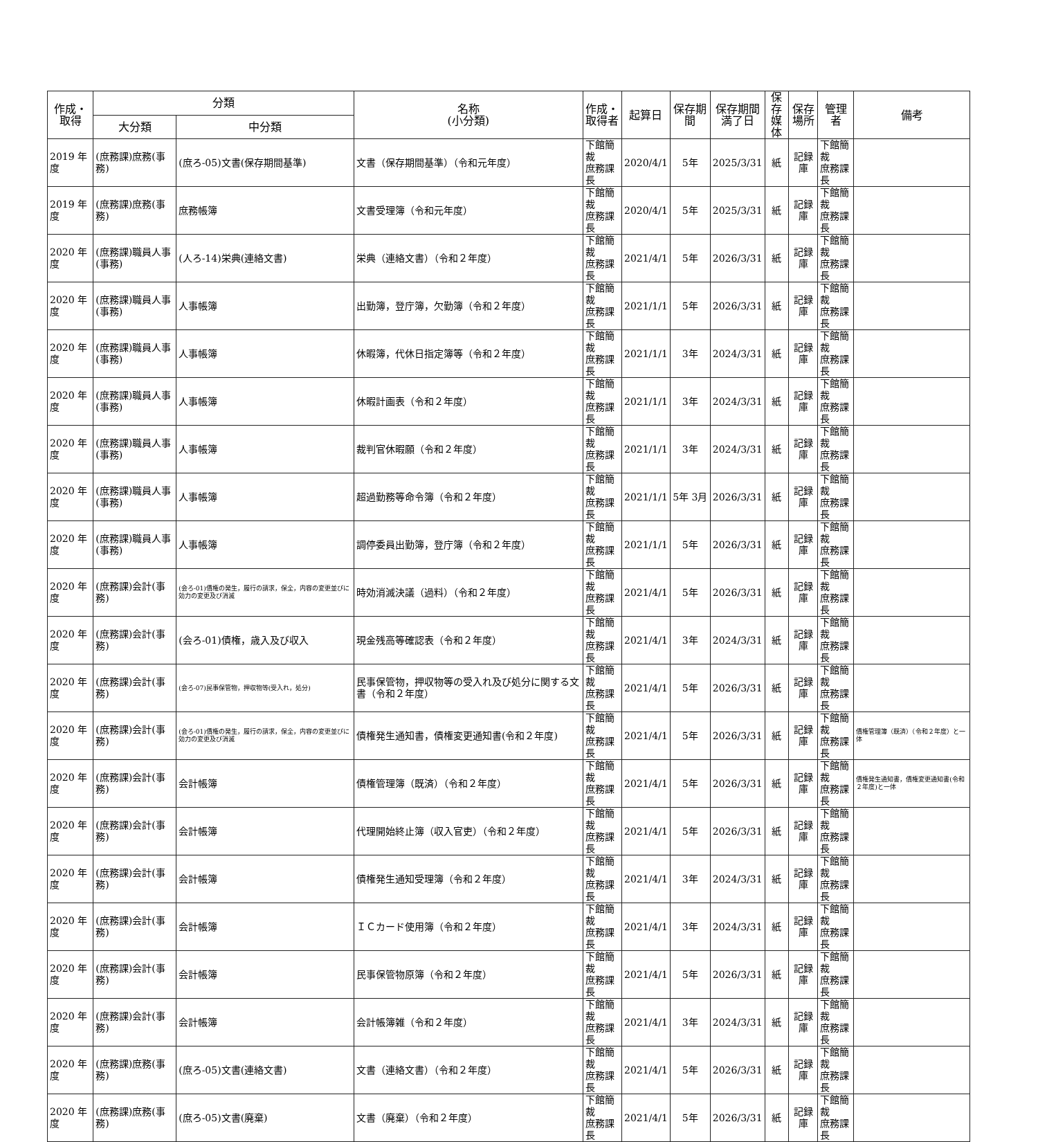| 作成・ 取得 | 分類 | | 名称 (小分類) | 作成・ 取得者 | 起算日 | 保存期間 | 保存期間 満了日 | 保存 媒体 | 保存 場所 | 管理者 | 備考 |
| --- | --- | --- | --- | --- | --- | --- | --- | --- | --- | --- | --- |
| | 大分類 | 中分類 | | | | | | | | | |
| 2019 年度 | (庶務課)庶務(事務) | (庶ろ-05)文書(保存期間基準) | 文書（保存期間基準）（令和元年度） | 下館簡裁 庶務課長 | 2020/4/1 | 5年 | 2025/3/31 | 紙 | 記録庫 | 下館簡裁 庶務課長 | |
| 2019 年度 | (庶務課)庶務(事務) | 庶務帳簿 | 文書受理簿（令和元年度） | 下館簡裁 庶務課長 | 2020/4/1 | 5年 | 2025/3/31 | 紙 | 記録庫 | 下館簡裁 庶務課長 | |
| 2020 年度 | (庶務課)職員人事(事務) | (人ろ-14)栄典(連絡文書) | 栄典（連絡文書）（令和２年度） | 下館簡裁 庶務課長 | 2021/4/1 | 5年 | 2026/3/31 | 紙 | 記録庫 | 下館簡裁 庶務課長 | |
| 2020 年度 | (庶務課)職員人事(事務) | 人事帳簿 | 出勤簿，登庁簿，欠勤簿（令和２年度） | 下館簡裁 庶務課長 | 2021/1/1 | 5年 | 2026/3/31 | 紙 | 記録庫 | 下館簡裁 庶務課長 | |
| 2020 年度 | (庶務課)職員人事(事務) | 人事帳簿 | 休暇簿，代休日指定簿等（令和２年度） | 下館簡裁 庶務課長 | 2021/1/1 | 3年 | 2024/3/31 | 紙 | 記録庫 | 下館簡裁 庶務課長 | |
| 2020 年度 | (庶務課)職員人事(事務) | 人事帳簿 | 休暇計画表（令和２年度） | 下館簡裁 庶務課長 | 2021/1/1 | 3年 | 2024/3/31 | 紙 | 記録庫 | 下館簡裁 庶務課長 | |
| 2020 年度 | (庶務課)職員人事(事務) | 人事帳簿 | 裁判官休暇願（令和２年度） | 下館簡裁 庶務課長 | 2021/1/1 | 3年 | 2024/3/31 | 紙 | 記録庫 | 下館簡裁 庶務課長 | |
| 2020 年度 | (庶務課)職員人事(事務) | 人事帳簿 | 超過勤務等命令簿（令和２年度） | 下館簡裁 庶務課長 | 2021/1/1 | 5年 3月 | 2026/3/31 | 紙 | 記録庫 | 下館簡裁 庶務課長 | |
| 2020 年度 | (庶務課)職員人事(事務) | 人事帳簿 | 調停委員出勤簿，登庁簿（令和２年度） | 下館簡裁 庶務課長 | 2021/1/1 | 5年 | 2026/3/31 | 紙 | 記録庫 | 下館簡裁 庶務課長 | |
| 2020 年度 | (庶務課)会計(事務) | (会ろ-01)債権の発生，履行の請求，保全，内容の変更並びに効力の変更及び消滅 | 時効消滅決議（過料）（令和２年度） | 下館簡裁 庶務課長 | 2021/4/1 | 5年 | 2026/3/31 | 紙 | 記録庫 | 下館簡裁 庶務課長 | |
| 2020 年度 | (庶務課)会計(事務) | (会ろ-01)債権，歳入及び収入 | 現金残高等確認表（令和２年度） | 下館簡裁 庶務課長 | 2021/4/1 | 3年 | 2024/3/31 | 紙 | 記録庫 | 下館簡裁 庶務課長 | |
| 2020 年度 | (庶務課)会計(事務) | (会ろ-07)民事保管物，押収物等(受入れ，処分) | 民事保管物，押収物等の受入れ及び処分に関する文書（令和２年度） | 下館簡裁 庶務課長 | 2021/4/1 | 5年 | 2026/3/31 | 紙 | 記録庫 | 下館簡裁 庶務課長 | |
| 2020 年度 | (庶務課)会計(事務) | (会ろ-01)債権の発生，履行の請求，保全，内容の変更並びに効力の変更及び消滅 | 債権発生通知書，債権変更通知書(令和２年度) | 下館簡裁 庶務課長 | 2021/4/1 | 5年 | 2026/3/31 | 紙 | 記録庫 | 下館簡裁 庶務課長 | 債権管理簿（既済）（令和２年度）と一体 |
| 2020 年度 | (庶務課)会計(事務) | 会計帳簿 | 債権管理簿（既済）（令和２年度） | 下館簡裁 庶務課長 | 2021/4/1 | 5年 | 2026/3/31 | 紙 | 記録庫 | 下館簡裁 庶務課長 | 債権発生通知書，債権変更通知書(令和２年度)と一体 |
| 2020 年度 | (庶務課)会計(事務) | 会計帳簿 | 代理開始終止簿（収入官吏）（令和２年度） | 下館簡裁 庶務課長 | 2021/4/1 | 5年 | 2026/3/31 | 紙 | 記録庫 | 下館簡裁 庶務課長 | |
| 2020 年度 | (庶務課)会計(事務) | 会計帳簿 | 債権発生通知受理簿（令和２年度） | 下館簡裁 庶務課長 | 2021/4/1 | 3年 | 2024/3/31 | 紙 | 記録庫 | 下館簡裁 庶務課長 | |
| 2020 年度 | (庶務課)会計(事務) | 会計帳簿 | ＩＣカード使用簿（令和２年度） | 下館簡裁 庶務課長 | 2021/4/1 | 3年 | 2024/3/31 | 紙 | 記録庫 | 下館簡裁 庶務課長 | |
| 2020 年度 | (庶務課)会計(事務) | 会計帳簿 | 民事保管物原簿（令和２年度） | 下館簡裁 庶務課長 | 2021/4/1 | 5年 | 2026/3/31 | 紙 | 記録庫 | 下館簡裁 庶務課長 | |
| 2020 年度 | (庶務課)会計(事務) | 会計帳簿 | 会計帳簿雑（令和２年度） | 下館簡裁 庶務課長 | 2021/4/1 | 3年 | 2024/3/31 | 紙 | 記録庫 | 下館簡裁 庶務課長 | |
| 2020 年度 | (庶務課)庶務(事務) | (庶ろ-05)文書(連絡文書) | 文書（連絡文書）（令和２年度） | 下館簡裁 庶務課長 | 2021/4/1 | 5年 | 2026/3/31 | 紙 | 記録庫 | 下館簡裁 庶務課長 | |
| 2020 年度 | (庶務課)庶務(事務) | (庶ろ-05)文書(廃棄) | 文書（廃棄）（令和２年度） | 下館簡裁 庶務課長 | 2021/4/1 | 5年 | 2026/3/31 | 紙 | 記録庫 | 下館簡裁 庶務課長 | |